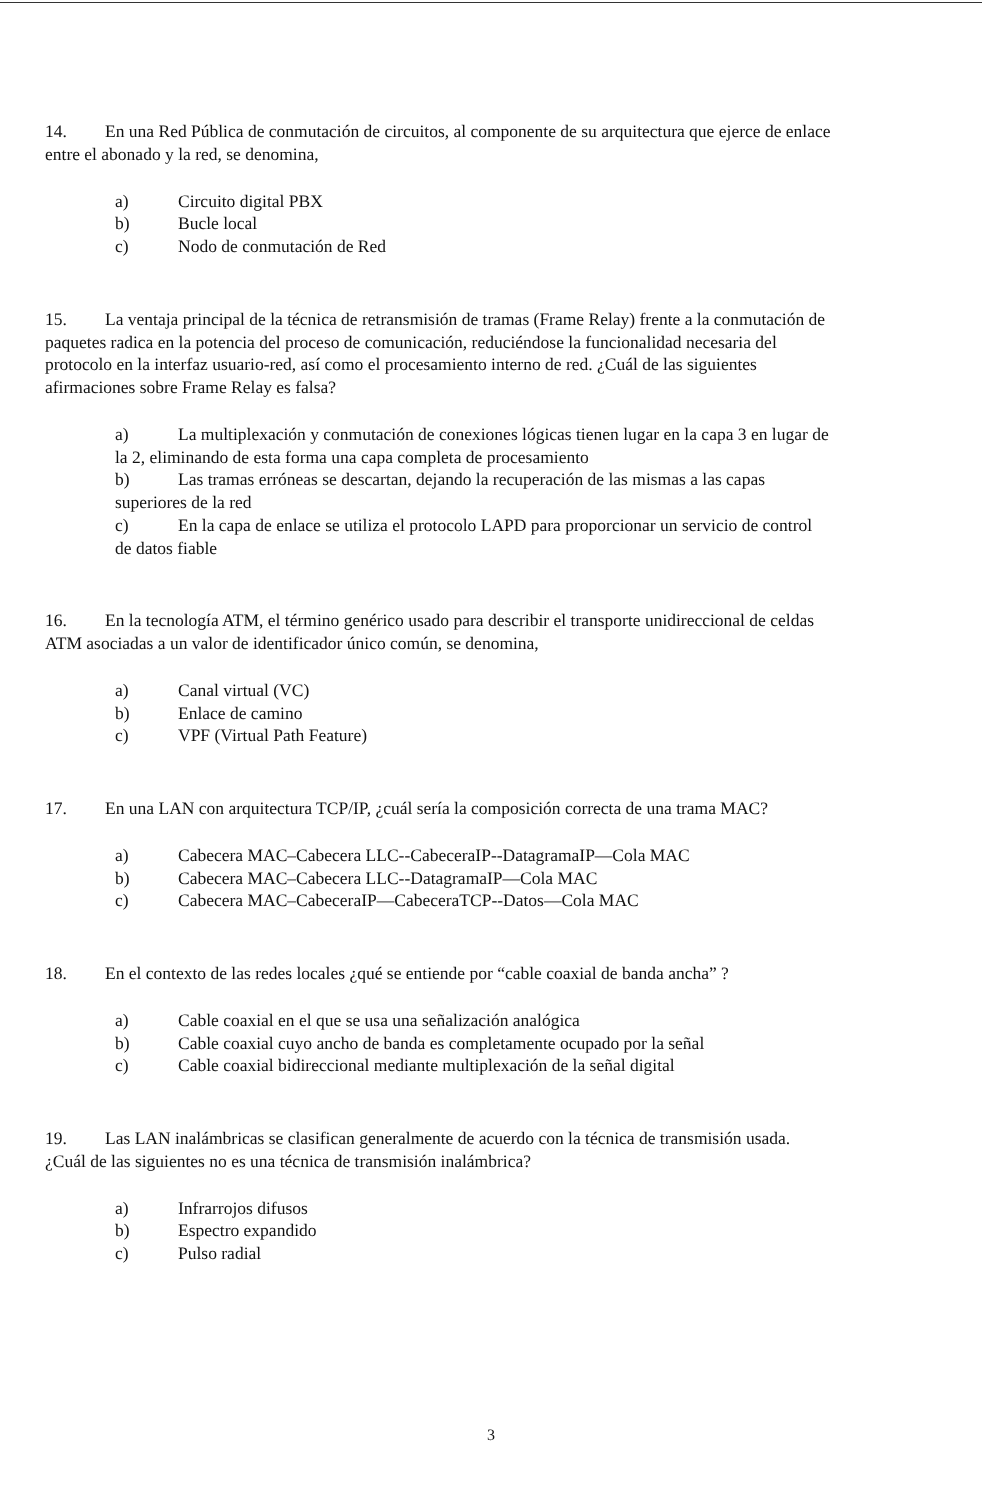14. En una Red Pública de conmutación de circuitos, al componente de su arquitectura que ejerce de enlace entre el abonado y la red, se denomina,
a) Circuito digital PBX
b) Bucle local
c) Nodo de conmutación de Red
15. La ventaja principal de la técnica de retransmisión de tramas (Frame Relay) frente a la conmutación de paquetes radica en la potencia del proceso de comunicación, reduciéndose la funcionalidad necesaria del protocolo en la interfaz usuario-red, así como el procesamiento interno de red. ¿Cuál de las siguientes afirmaciones sobre Frame Relay es falsa?
a) La multiplexación y conmutación de conexiones lógicas tienen lugar en la capa 3 en lugar de la 2, eliminando de esta forma una capa completa de procesamiento
b) Las tramas erróneas se descartan, dejando la recuperación de las mismas a las capas superiores de la red
c) En la capa de enlace se utiliza el protocolo LAPD para proporcionar un servicio de control de datos fiable
16. En la tecnología ATM, el término genérico usado para describir el transporte unidireccional de celdas ATM asociadas a un valor de identificador único común, se denomina,
a) Canal virtual (VC)
b) Enlace de camino
c) VPF (Virtual Path Feature)
17. En una LAN con arquitectura TCP/IP, ¿cuál sería la composición correcta de una trama MAC?
a) Cabecera MAC–Cabecera LLC--CabeceraIP--DatagramaIP—Cola MAC
b) Cabecera MAC–Cabecera LLC--DatagramaIP—Cola MAC
c) Cabecera MAC–CabeceraIP—CabeceraTCP--Datos—Cola MAC
18. En el contexto de las redes locales ¿qué se entiende por “cable coaxial de banda ancha” ?
a) Cable coaxial en el que se usa una señalización analógica
b) Cable coaxial cuyo ancho de banda es completamente ocupado por la señal
c) Cable coaxial bidireccional mediante multiplexación de la señal digital
19. Las LAN inalámbricas se clasifican generalmente de acuerdo con la técnica de transmisión usada. ¿Cuál de las siguientes no es una técnica de transmisión inalámbrica?
a) Infrarrojos difusos
b) Espectro expandido
c) Pulso radial
3